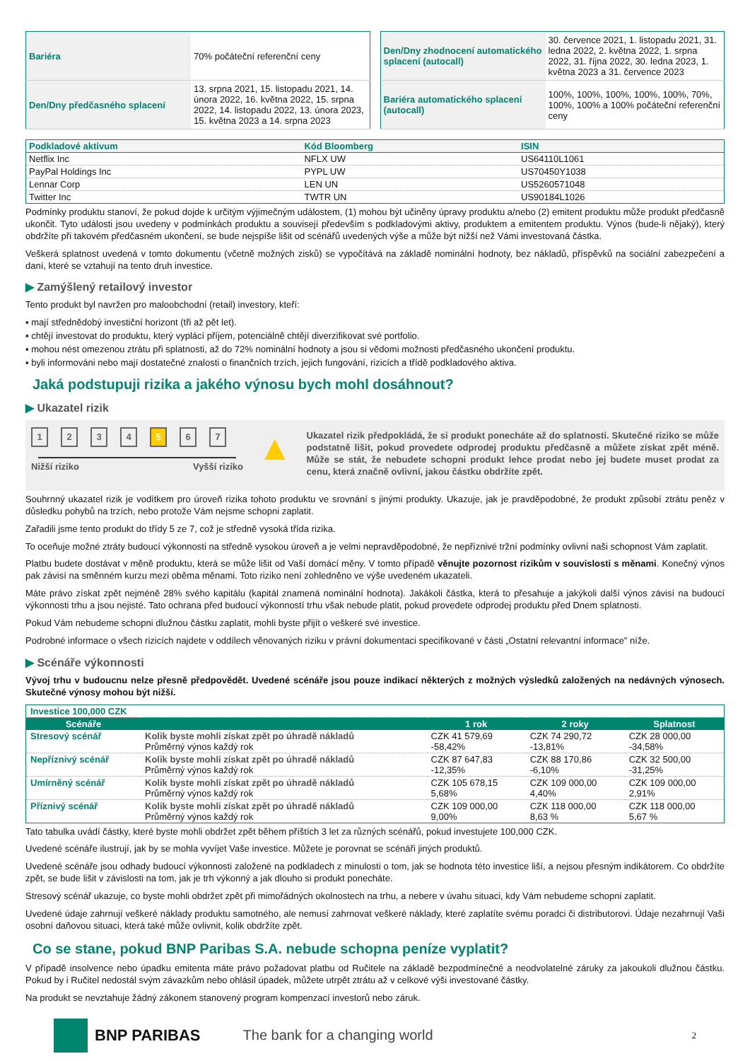| Bariéra | 70% počáteční referenční ceny |
| Den/Dny předčasného splacení | 13. srpna 2021, 15. listopadu 2021, 14. února 2022, 16. května 2022, 15. srpna 2022, 14. listopadu 2022, 13. února 2023, 15. května 2023 a 14. srpna 2023 |
| Den/Dny zhodnocení automatického splacení (autocall) | 30. července 2021, 1. listopadu 2021, 31. ledna 2022, 2. května 2022, 1. srpna 2022, 31. října 2022, 30. ledna 2023, 1. května 2023 a 31. července 2023 |
| Bariéra automatického splacení (autocall) | 100%, 100%, 100%, 100%, 100%, 70%, 100%, 100% a 100% počáteční referenční ceny |
| Podkladové aktivum | Kód Bloomberg | ISIN |
| --- | --- | --- |
| Netflix Inc | NFLX UW | US64110L1061 |
| PayPal Holdings Inc | PYPL UW | US70450Y1038 |
| Lennar Corp | LEN UN | US5260571048 |
| Twitter Inc | TWTR UN | US90184L1026 |
Podmínky produktu stanoví, že pokud dojde k určitým výjimečným událostem, (1) mohou být učiněny úpravy produktu a/nebo (2) emitent produktu může produkt předčasně ukončit. Tyto události jsou uvedeny v podmínkách produktu a souvisejí především s podkladovými aktivy, produktem a emitentem produktu. Výnos (bude-li nějaký), který obdržíte při takovém předčasném ukončení, se bude nejspíše lišit od scénářů uvedených výše a může být nižší než Vámi investovaná částka.
Veškerá splatnost uvedená v tomto dokumentu (včetně možných zisků) se vypočítává na základě nominální hodnoty, bez nákladů, příspěvků na sociální zabezpečení a daní, které se vztahují na tento druh investice.
▶ Zamýšlený retailový investor
Tento produkt byl navržen pro maloobchodní (retail) investory, kteří:
▪ mají střednědobý investiční horizont (tři až pět let).
▪ chtějí investovat do produktu, který vyplácí příjem, potenciálně chtějí diverzifikovat své portfolio.
▪ mohou nést omezenou ztrátu při splatnosti, až do 72% nominální hodnoty a jsou si vědomi možnosti předčasného ukončení produktu.
▪ byli informováni nebo mají dostatečné znalosti o finančních trzích, jejich fungování, rizicích a třídě podkladového aktiva.
Jaká podstupuji rizika a jakého výnosu bych mohl dosáhnout?
▶ Ukazatel rizik
1234567
Nižší riziko Vyšší riziko
▲
Ukazatel rizik předpokládá, že si produkt ponecháte až do splatnosti. Skutečné riziko se může podstatně lišit, pokud provedete odprodej produktu předčasně a můžete získat zpět méně. Může se stát, že nebudete schopni produkt lehce prodat nebo jej budete muset prodat za cenu, která značně ovlivní, jakou částku obdržíte zpět.
Souhrnný ukazatel rizik je vodítkem pro úroveň rizika tohoto produktu ve srovnání s jinými produkty. Ukazuje, jak je pravděpodobné, že produkt způsobí ztrátu peněz v důsledku pohybů na trzích, nebo protože Vám nejsme schopni zaplatit.
Zařadili jsme tento produkt do třídy 5 ze 7, což je středně vysoká třída rizika.
To oceňuje možné ztráty budoucí výkonnosti na středně vysokou úroveň a je velmi nepravděpodobné, že nepříznivé tržní podmínky ovlivní naši schopnost Vám zaplatit.
Platbu budete dostávat v měně produktu, která se může lišit od Vaší domácí měny. V tomto případě věnujte pozornost rizikům v souvislosti s měnami. Konečný výnos pak závisí na směnném kurzu mezi oběma měnami. Toto riziko není zohledněno ve výše uvedeném ukazateli.
Máte právo získat zpět nejméně 28% svého kapitálu (kapitál znamená nominální hodnota). Jakákoli částka, která to přesahuje a jakýkoli další výnos závisí na budoucí výkonnosti trhu a jsou nejisté. Tato ochrana před budoucí výkonností trhu však nebude platit, pokud provedete odprodej produktu před Dnem splatnosti.
Pokud Vám nebudeme schopni dlužnou částku zaplatit, mohli byste přijít o veškeré své investice.
Podrobné informace o všech rizicích najdete v oddílech věnovaných riziku v právní dokumentaci specifikované v části „Ostatní relevantní informace" níže.
▶ Scénáře výkonnosti
Vývoj trhu v budoucnu nelze přesně předpovědět. Uvedené scénáře jsou pouze indikací některých z možných výsledků založených na nedávných výnosech. Skutečné výnosy mohou být nižší.
| Investice 100,000 CZK | | | | |
| Scénáře | | 1 rok | 2 roky | Splatnost |
| Stresový scénář | Kolik byste mohli získat zpět po úhradě nákladů Průměrný výnos každý rok | CZK 41 579,69 -58,42% | CZK 74 290,72 -13,81% | CZK 28 000,00 -34,58% |
| Nepříznivý scénář | Kolik byste mohli získat zpět po úhradě nákladů Průměrný výnos každý rok | CZK 87 647,83 -12,35% | CZK 88 170,86 -6,10% | CZK 32 500,00 -31,25% |
| Umírněný scénář | Kolik byste mohli získat zpět po úhradě nákladů Průměrný výnos každý rok | CZK 105 678,15 5,68% | CZK 109 000,00 4,40% | CZK 109 000,00 2,91% |
| Příznivý scénář | Kolik byste mohli získat zpět po úhradě nákladů Průměrný výnos každý rok | CZK 109 000,00 9,00% | CZK 118 000,00 8,63 % | CZK 118 000,00 5,67 % |
Tato tabulka uvádí částky, které byste mohli obdržet zpět během příštích 3 let za různých scénářů, pokud investujete 100,000 CZK.
Uvedené scénáře ilustrují, jak by se mohla vyvíjet Vaše investice. Můžete je porovnat se scénáři jiných produktů.
Uvedené scénáře jsou odhady budoucí výkonnosti založené na podkladech z minulosti o tom, jak se hodnota této investice liší, a nejsou přesným indikátorem. Co obdržíte zpět, se bude lišit v závislosti na tom, jak je trh výkonný a jak dlouho si produkt ponecháte.
Stresový scénář ukazuje, co byste mohli obdržet zpět při mimořádných okolnostech na trhu, a nebere v úvahu situaci, kdy Vám nebudeme schopni zaplatit.
Uvedené údaje zahrnují veškeré náklady produktu samotného, ale nemusí zahrnovat veškeré náklady, které zaplatíte svému poradci či distributorovi. Údaje nezahrnují Vaši osobní daňovou situaci, která také může ovlivnit, kolik obdržíte zpět.
Co se stane, pokud BNP Paribas S.A. nebude schopna peníze vyplatit?
V případě insolvence nebo úpadku emitenta máte právo požadovat platbu od Ručitele na základě bezpodmínečné a neodvolatelné záruky za jakoukoli dlužnou částku. Pokud by i Ručitel nedostál svým závazkům nebo ohlásil úpadek, můžete utrpět ztrátu až v celkové výši investované částky.
Na produkt se nevztahuje žádný zákonem stanovený program kompenzací investorů nebo záruk.
BNP PARIBAS The bank for a changing world 2